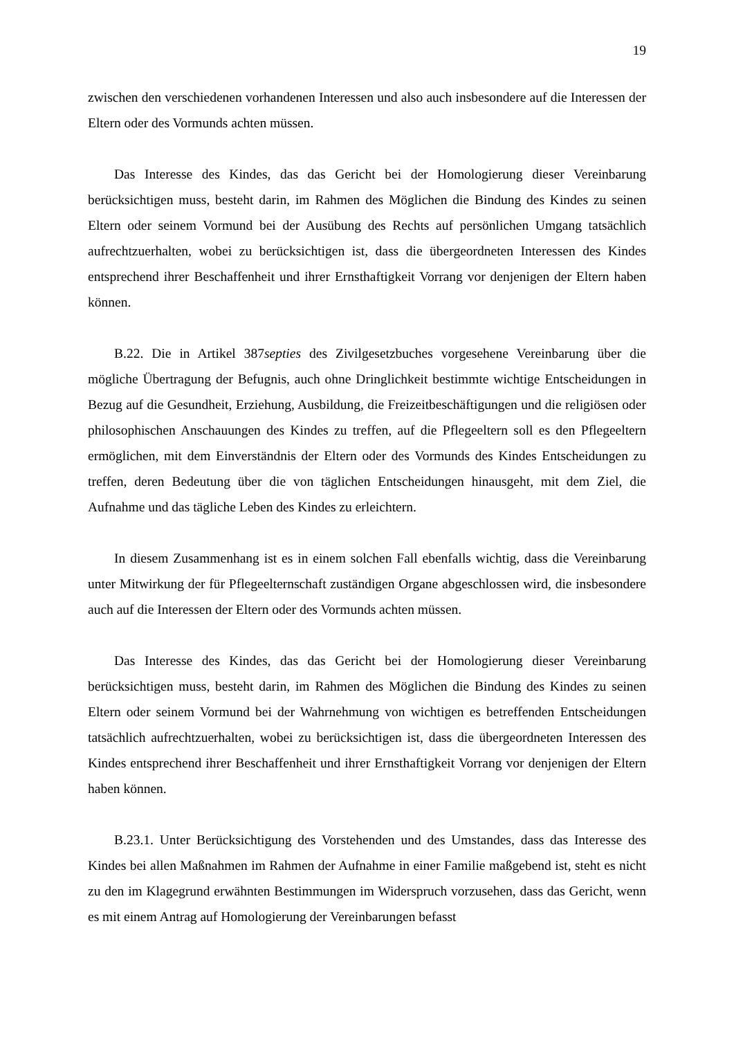19
zwischen den verschiedenen vorhandenen Interessen und also auch insbesondere auf die Interessen der Eltern oder des Vormunds achten müssen.
Das Interesse des Kindes, das das Gericht bei der Homologierung dieser Vereinbarung berücksichtigen muss, besteht darin, im Rahmen des Möglichen die Bindung des Kindes zu seinen Eltern oder seinem Vormund bei der Ausübung des Rechts auf persönlichen Umgang tatsächlich aufrechtzuerhalten, wobei zu berücksichtigen ist, dass die übergeordneten Interessen des Kindes entsprechend ihrer Beschaffenheit und ihrer Ernsthaftigkeit Vorrang vor denjenigen der Eltern haben können.
B.22. Die in Artikel 387septies des Zivilgesetzbuches vorgesehene Vereinbarung über die mögliche Übertragung der Befugnis, auch ohne Dringlichkeit bestimmte wichtige Entscheidungen in Bezug auf die Gesundheit, Erziehung, Ausbildung, die Freizeitbeschäftigungen und die religiösen oder philosophischen Anschauungen des Kindes zu treffen, auf die Pflegeeltern soll es den Pflegeeltern ermöglichen, mit dem Einverständnis der Eltern oder des Vormunds des Kindes Entscheidungen zu treffen, deren Bedeutung über die von täglichen Entscheidungen hinausgeht, mit dem Ziel, die Aufnahme und das tägliche Leben des Kindes zu erleichtern.
In diesem Zusammenhang ist es in einem solchen Fall ebenfalls wichtig, dass die Vereinbarung unter Mitwirkung der für Pflegeelternschaft zuständigen Organe abgeschlossen wird, die insbesondere auch auf die Interessen der Eltern oder des Vormunds achten müssen.
Das Interesse des Kindes, das das Gericht bei der Homologierung dieser Vereinbarung berücksichtigen muss, besteht darin, im Rahmen des Möglichen die Bindung des Kindes zu seinen Eltern oder seinem Vormund bei der Wahrnehmung von wichtigen es betreffenden Entscheidungen tatsächlich aufrechtzuerhalten, wobei zu berücksichtigen ist, dass die übergeordneten Interessen des Kindes entsprechend ihrer Beschaffenheit und ihrer Ernsthaftigkeit Vorrang vor denjenigen der Eltern haben können.
B.23.1. Unter Berücksichtigung des Vorstehenden und des Umstandes, dass das Interesse des Kindes bei allen Maßnahmen im Rahmen der Aufnahme in einer Familie maßgebend ist, steht es nicht zu den im Klagegrund erwähnten Bestimmungen im Widerspruch vorzusehen, dass das Gericht, wenn es mit einem Antrag auf Homologierung der Vereinbarungen befasst